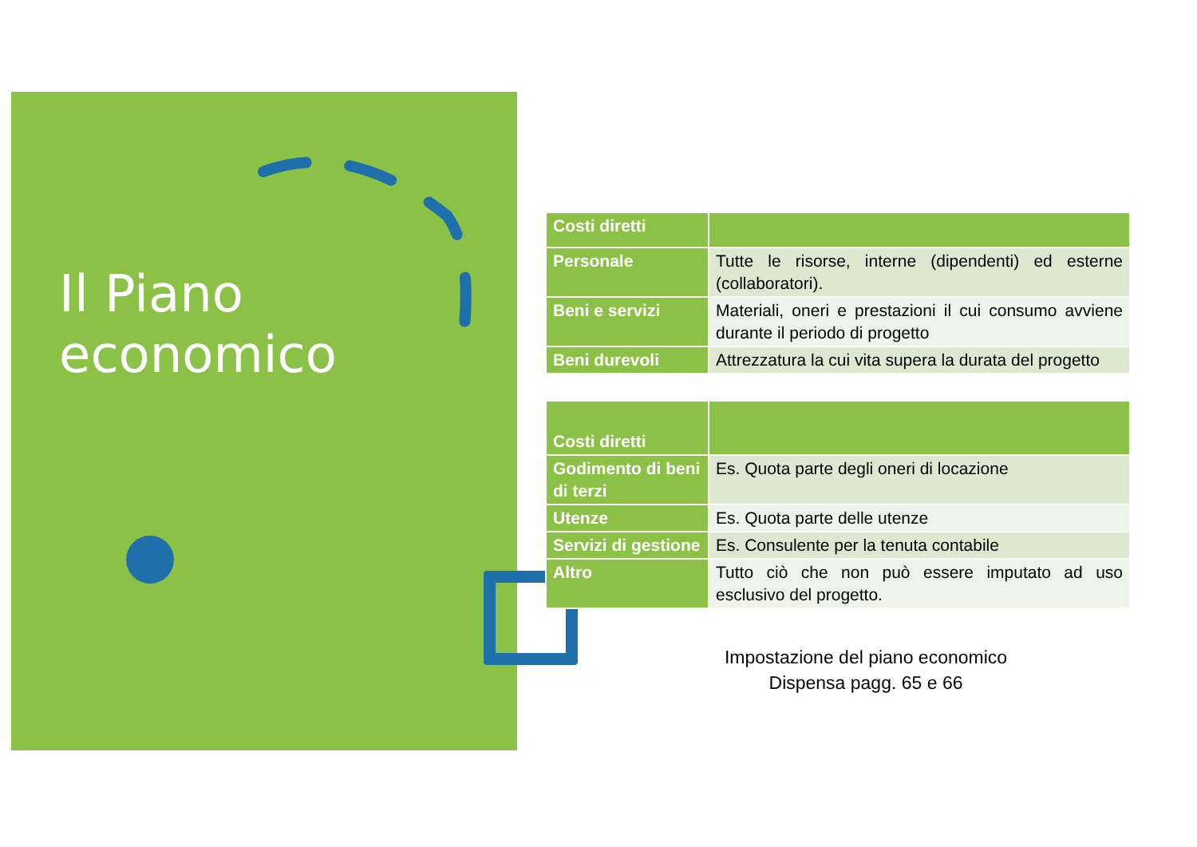Il Piano
economico
| Costi diretti | |
| Personale | Tutte le risorse, interne (dipendenti) ed esterne (collaboratori). |
| Beni e servizi | Materiali, oneri e prestazioni il cui consumo avviene durante il periodo di progetto |
| Beni durevoli | Attrezzatura la cui vita supera la durata del progetto |
| Costi diretti | |
| Godimento di beni di terzi | Es. Quota parte degli oneri di locazione |
| Utenze | Es. Quota parte delle utenze |
| Servizi di gestione | Es. Consulente per la tenuta contabile |
| Altro | Tutto ciò che non può essere imputato ad uso esclusivo del progetto. |
Impostazione del piano economico
Dispensa pagg. 65 e 66